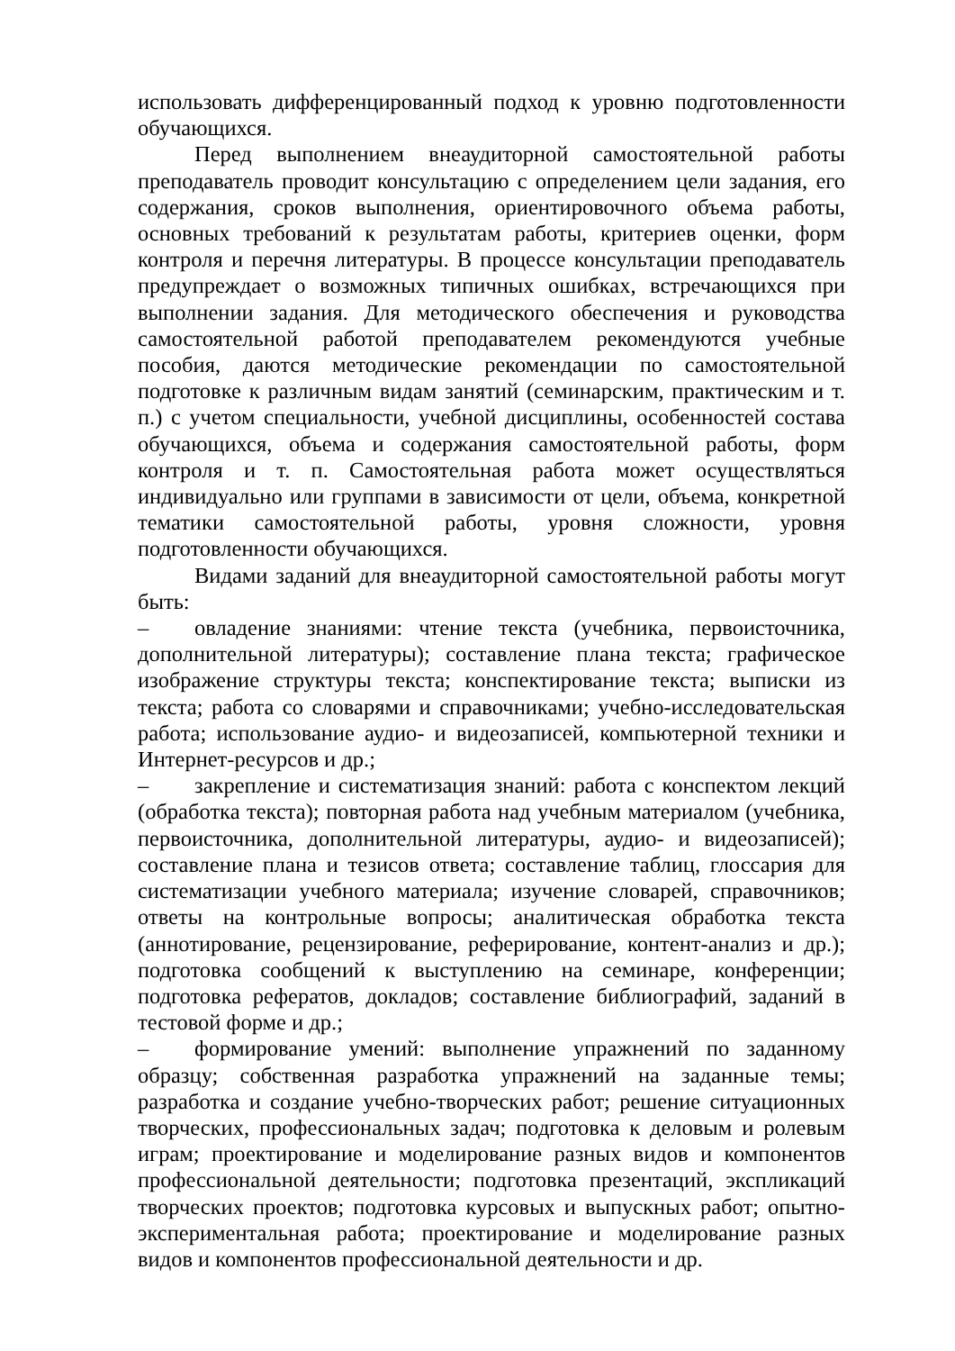использовать дифференцированный подход к уровню подготовленности обучающихся.
Перед выполнением внеаудиторной самостоятельной работы преподаватель проводит консультацию с определением цели задания, его содержания, сроков выполнения, ориентировочного объема работы, основных требований к результатам работы, критериев оценки, форм контроля и перечня литературы. В процессе консультации преподаватель предупреждает о возможных типичных ошибках, встречающихся при выполнении задания. Для методического обеспечения и руководства самостоятельной работой преподавателем рекомендуются учебные пособия, даются методические рекомендации по самостоятельной подготовке к различным видам занятий (семинарским, практическим и т. п.) с учетом специальности, учебной дисциплины, особенностей состава обучающихся, объема и содержания самостоятельной работы, форм контроля и т. п. Самостоятельная работа может осуществляться индивидуально или группами в зависимости от цели, объема, конкретной тематики самостоятельной работы, уровня сложности, уровня подготовленности обучающихся.
Видами заданий для внеаудиторной самостоятельной работы могут быть:
– овладение знаниями: чтение текста (учебника, первоисточника, дополнительной литературы); составление плана текста; графическое изображение структуры текста; конспектирование текста; выписки из текста; работа со словарями и справочниками; учебно-исследовательская работа; использование аудио- и видеозаписей, компьютерной техники и Интернет-ресурсов и др.;
– закрепление и систематизация знаний: работа с конспектом лекций (обработка текста); повторная работа над учебным материалом (учебника, первоисточника, дополнительной литературы, аудио- и видеозаписей); составление плана и тезисов ответа; составление таблиц, глоссария для систематизации учебного материала; изучение словарей, справочников; ответы на контрольные вопросы; аналитическая обработка текста (аннотирование, рецензирование, реферирование, контент-анализ и др.); подготовка сообщений к выступлению на семинаре, конференции; подготовка рефератов, докладов; составление библиографий, заданий в тестовой форме и др.;
– формирование умений: выполнение упражнений по заданному образцу; собственная разработка упражнений на заданные темы; разработка и создание учебно-творческих работ; решение ситуационных творческих, профессиональных задач; подготовка к деловым и ролевым играм; проектирование и моделирование разных видов и компонентов профессиональной деятельности; подготовка презентаций, экспликаций творческих проектов; подготовка курсовых и выпускных работ; опытно-экспериментальная работа; проектирование и моделирование разных видов и компонентов профессиональной деятельности и др.